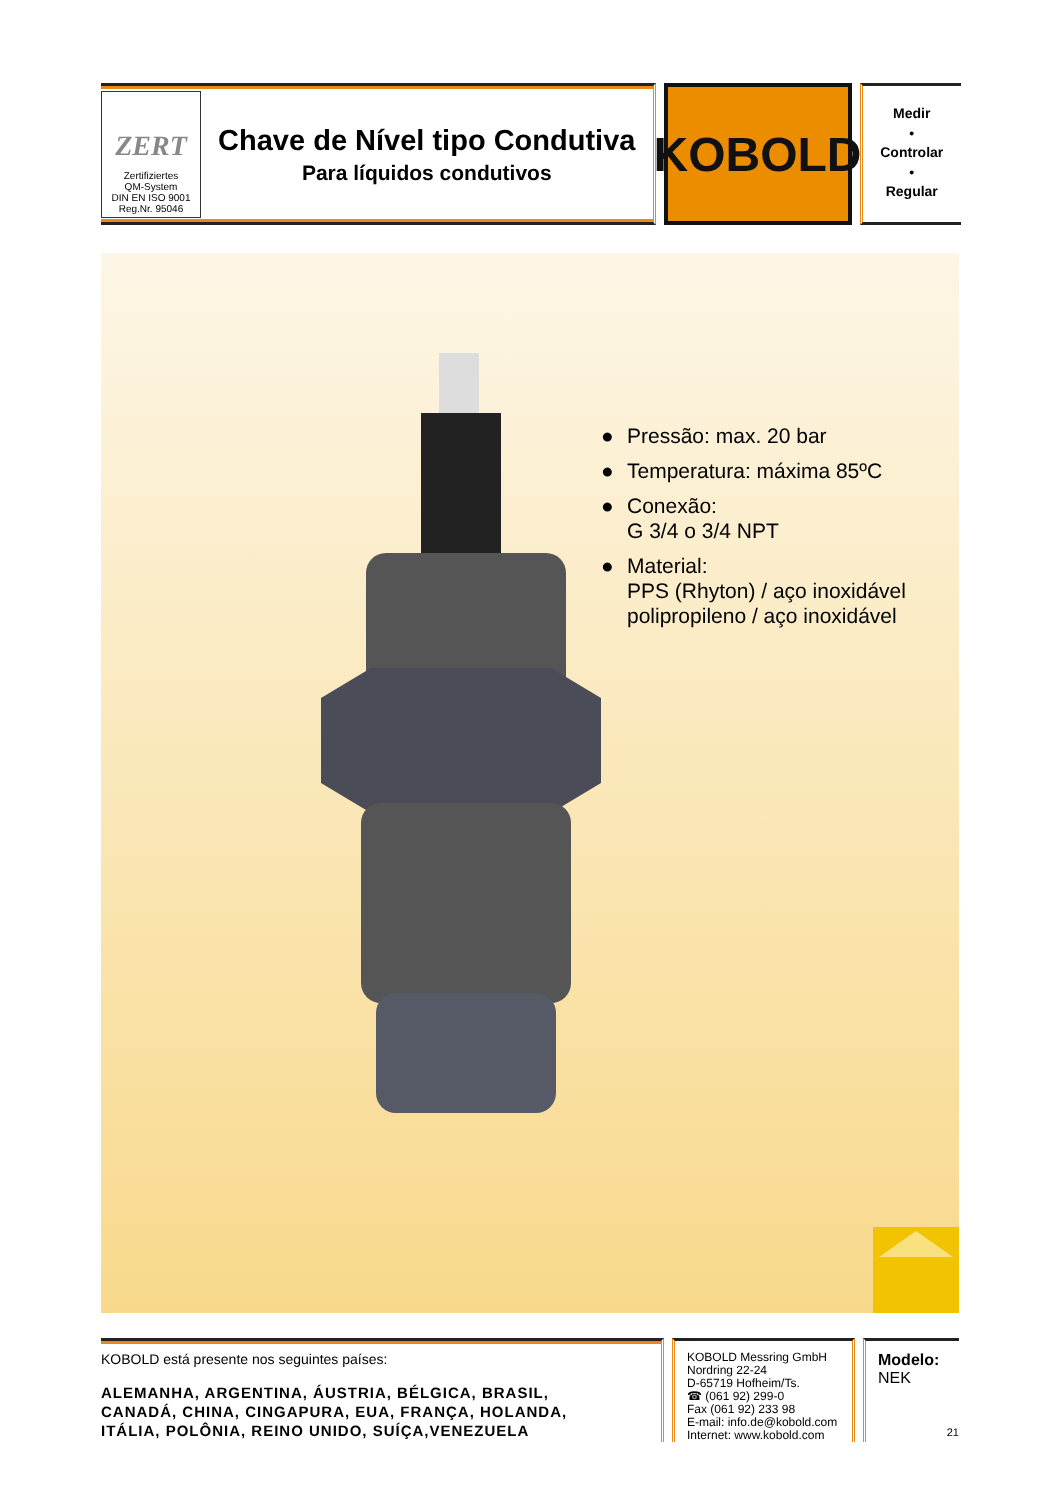ZERT
Zertifiziertes
QM-System
DIN EN ISO 9001
Reg.Nr. 95046
Chave de Nível tipo Condutiva
Para líquidos condutivos
KOBOLD
Medir
•
Controlar
•
Regular
● Pressão: max. 20 bar
● Temperatura: máxima 85ºC
● Conexão:
G 3/4 o 3/4 NPT
● Material:
PPS (Rhyton) / aço inoxidável
polipropileno / aço inoxidável
KOBOLD está presente nos seguintes países:
ALEMANHA, ARGENTINA, ÁUSTRIA, BÉLGICA, BRASIL,
CANADÁ, CHINA, CINGAPURA, EUA, FRANÇA, HOLANDA,
ITÁLIA, POLÔNIA, REINO UNIDO, SUÍÇA,VENEZUELA
KOBOLD Messring GmbH
Nordring 22-24
D-65719 Hofheim/Ts.
☎ (061 92) 299-0
Fax (061 92) 233 98
E-mail: info.de@kobold.com
Internet: www.kobold.com
Modelo:
NEK
21